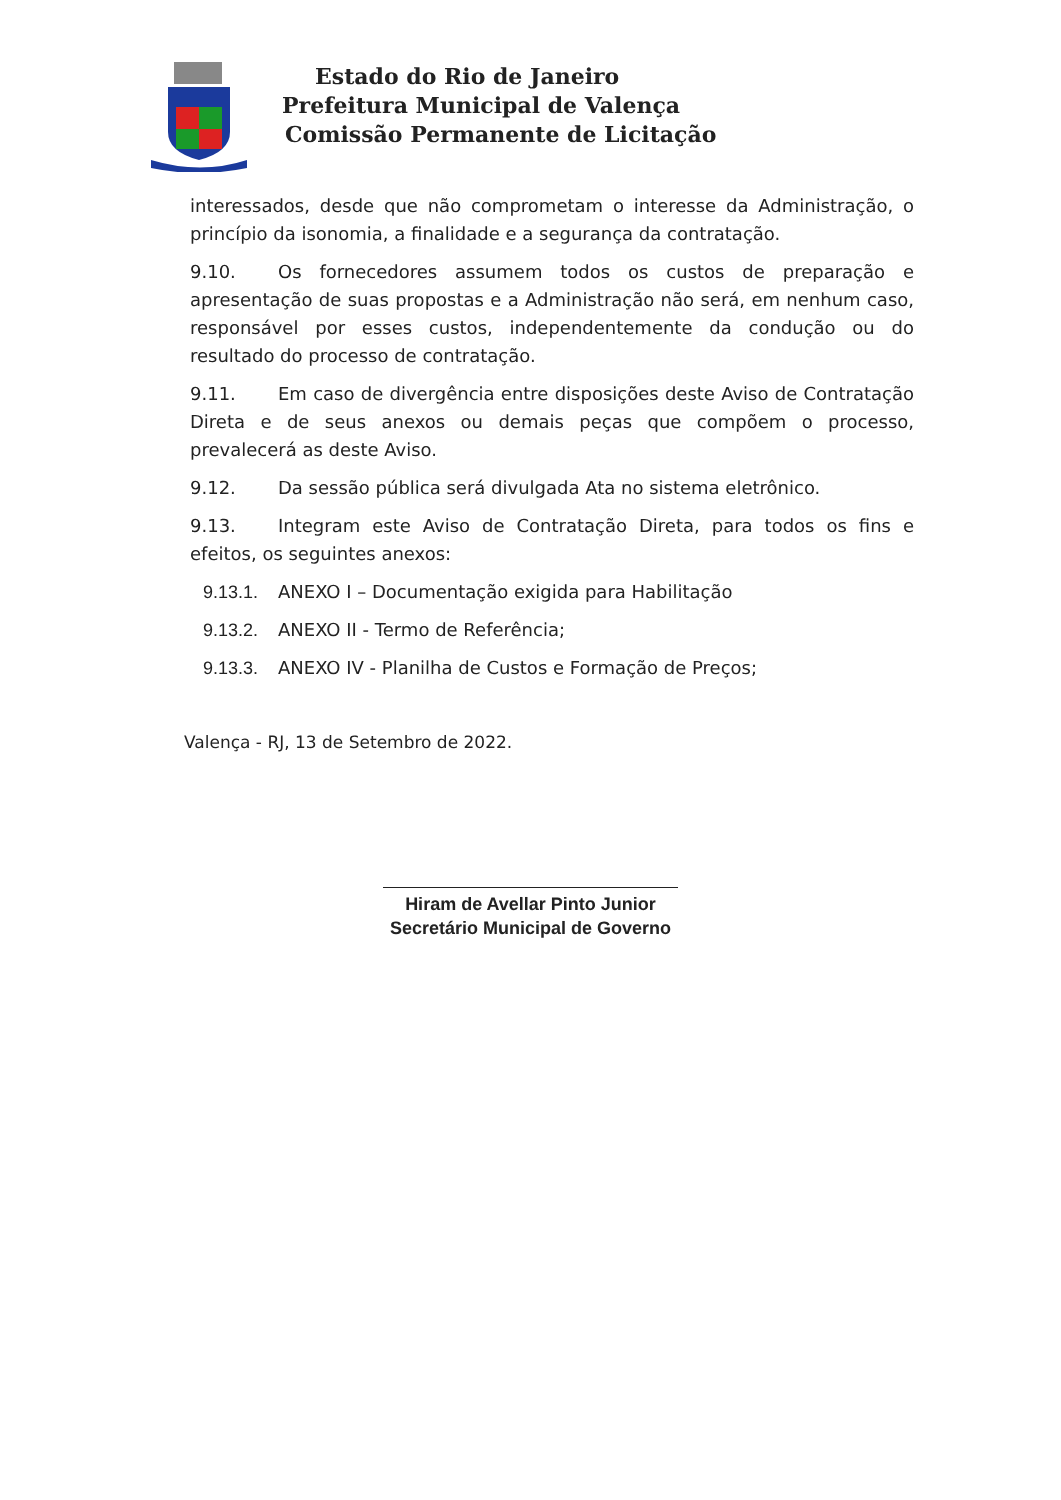Estado do Rio de Janeiro
Prefeitura Municipal de Valença
Comissão Permanente de Licitação
interessados, desde que não comprometam o interesse da Administração, o princípio da isonomia, a finalidade e a segurança da contratação.
9.10. Os fornecedores assumem todos os custos de preparação e apresentação de suas propostas e a Administração não será, em nenhum caso, responsável por esses custos, independentemente da condução ou do resultado do processo de contratação.
9.11. Em caso de divergência entre disposições deste Aviso de Contratação Direta e de seus anexos ou demais peças que compõem o processo, prevalecerá as deste Aviso.
9.12. Da sessão pública será divulgada Ata no sistema eletrônico.
9.13. Integram este Aviso de Contratação Direta, para todos os fins e efeitos, os seguintes anexos:
9.13.1. ANEXO I – Documentação exigida para Habilitação
9.13.2. ANEXO II - Termo de Referência;
9.13.3. ANEXO IV - Planilha de Custos e Formação de Preços;
Valença - RJ, 13 de Setembro de 2022.
Hiram de Avellar Pinto Junior
Secretário Municipal de Governo